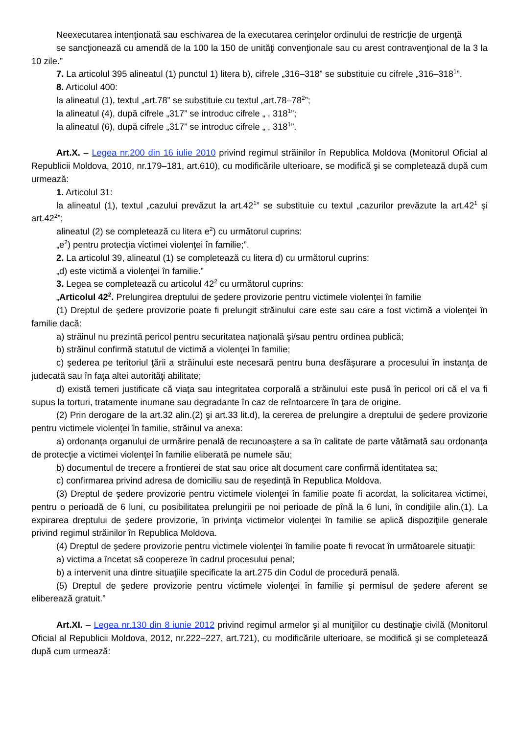Neexecutarea intenţionată sau eschivarea de la executarea cerinţelor ordinului de restricţie de urgenţă
se sancţionează cu amendă de la 100 la 150 de unităţi convenţionale sau cu arest contravenţional de la 3 la 10 zile.”
7. La articolul 395 alineatul (1) punctul 1) litera b), cifrele „316–318” se substituie cu cifrele „316–318<sup>1</sup>”.
8. Articolul 400:
la alineatul (1), textul „art.78” se substituie cu textul „art.78–78<sup>2</sup>”;
la alineatul (4), după cifrele „317” se introduc cifrele „ , 318<sup>1</sup>”;
la alineatul (6), după cifrele „317” se introduc cifrele „ , 318<sup>1</sup>”.
Art.X. – Legea nr.200 din 16 iulie 2010 privind regimul străinilor în Republica Moldova (Monitorul Oficial al Republicii Moldova, 2010, nr.179–181, art.610), cu modificările ulterioare, se modifică şi se completează după cum urmează:
1. Articolul 31:
la alineatul (1), textul „cazului prevăzut la art.42<sup>1</sup>” se substituie cu textul „cazurilor prevăzute la art.42<sup>1</sup> şi art.42<sup>2</sup>”;
alineatul (2) se completează cu litera e<sup>2</sup>) cu următorul cuprins:
„e<sup>2</sup>) pentru protecţia victimei violenţei în familie;”.
2. La articolul 39, alineatul (1) se completează cu litera d) cu următorul cuprins:
„d) este victimă a violenţei în familie.”
3. Legea se completează cu articolul 42<sup>2</sup> cu următorul cuprins:
„Articolul 42<sup>2</sup>. Prelungirea dreptului de şedere provizorie pentru victimele violenţei în familie
(1) Dreptul de şedere provizorie poate fi prelungit străinului care este sau care a fost victimă a violenţei în familie dacă:
a) străinul nu prezintă pericol pentru securitatea naţională şi/sau pentru ordinea publică;
b) străinul confirmă statutul de victimă a violenţei în familie;
c) şederea pe teritoriul ţării a străinului este necesară pentru buna desfăşurare a procesului în instanţa de judecată sau în faţa altei autorităţi abilitate;
d) există temeri justificate că viaţa sau integritatea corporală a străinului este pusă în pericol ori că el va fi supus la torturi, tratamente inumane sau degradante în caz de reîntoarcere în ţara de origine.
(2) Prin derogare de la art.32 alin.(2) şi art.33 lit.d), la cererea de prelungire a dreptului de şedere provizorie pentru victimele violenţei în familie, străinul va anexa:
a) ordonanţa organului de urmărire penală de recunoaştere a sa în calitate de parte vătămată sau ordonanţa de protecţie a victimei violenţei în familie eliberată pe numele său;
b) documentul de trecere a frontierei de stat sau orice alt document care confirmă identitatea sa;
c) confirmarea privind adresa de domiciliu sau de reşedinţă în Republica Moldova.
(3) Dreptul de şedere provizorie pentru victimele violenţei în familie poate fi acordat, la solicitarea victimei, pentru o perioadă de 6 luni, cu posibilitatea prelungirii pe noi perioade de pînă la 6 luni, în condiţiile alin.(1). La expirarea dreptului de şedere provizorie, în privinţa victimelor violenţei în familie se aplică dispoziţiile generale privind regimul străinilor în Republica Moldova.
(4) Dreptul de şedere provizorie pentru victimele violenţei în familie poate fi revocat în următoarele situaţii:
a) victima a încetat să coopereze în cadrul procesului penal;
b) a intervenit una dintre situaţiile specificate la art.275 din Codul de procedură penală.
(5) Dreptul de şedere provizorie pentru victimele violenţei în familie şi permisul de şedere aferent se eliberează gratuit.”
Art.XI. – Legea nr.130 din 8 iunie 2012 privind regimul armelor şi al muniţiilor cu destinaţie civilă (Monitorul Oficial al Republicii Moldova, 2012, nr.222–227, art.721), cu modificările ulterioare, se modifică şi se completează după cum urmează: